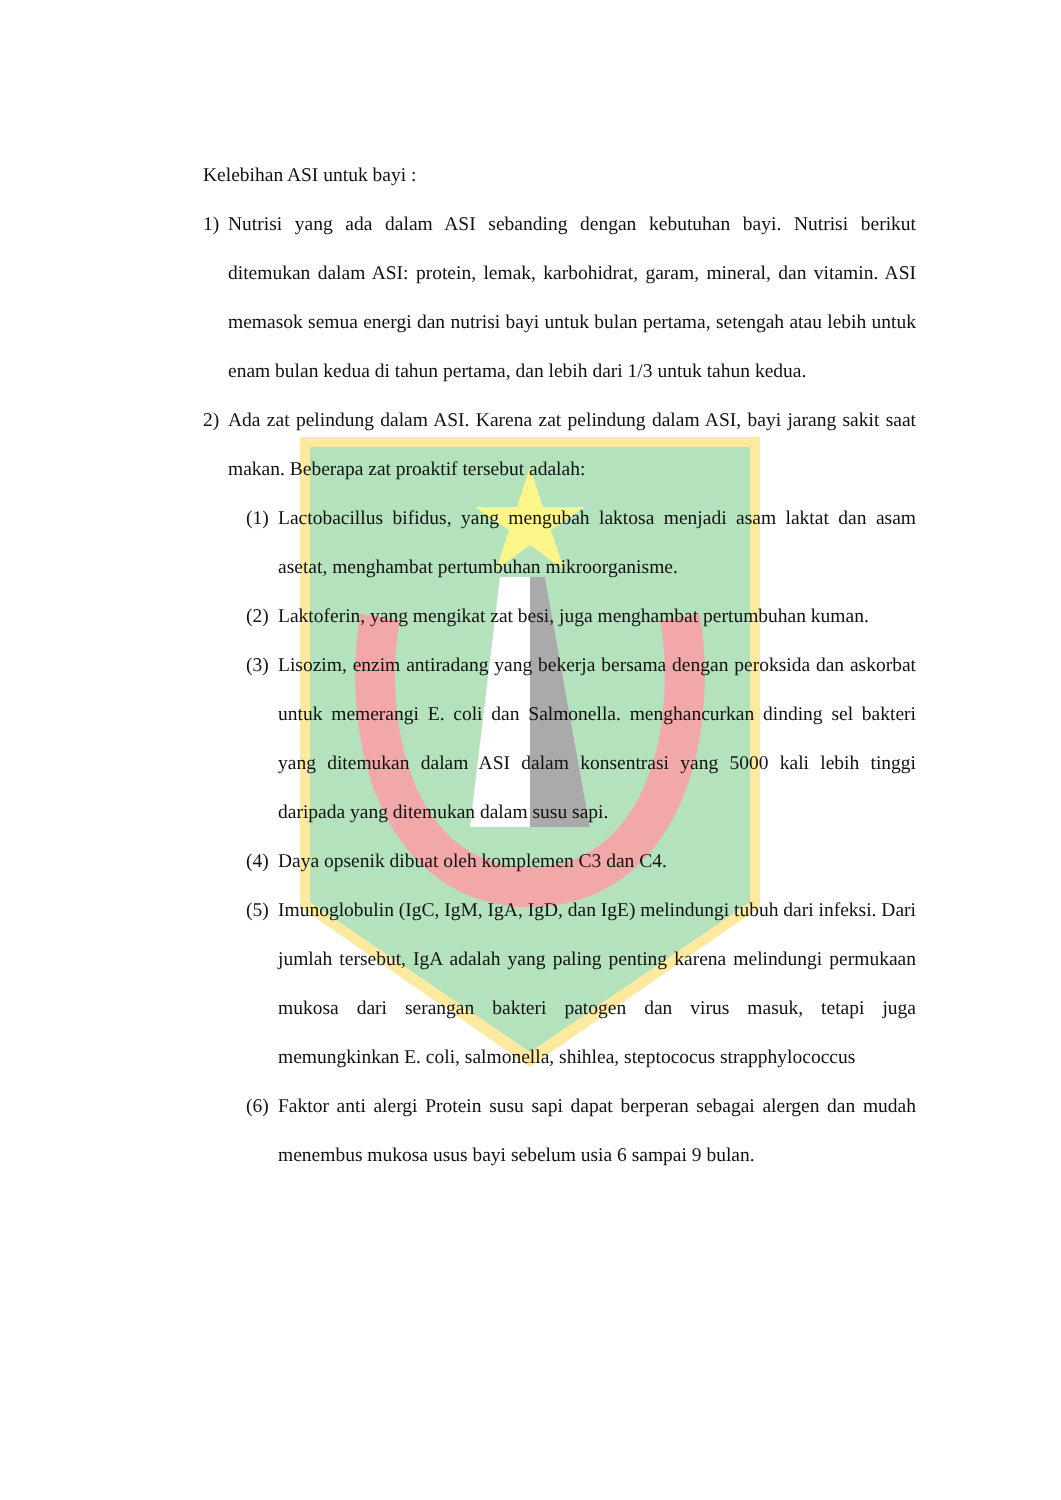Kelebihan ASI untuk bayi :
1) Nutrisi yang ada dalam ASI sebanding dengan kebutuhan bayi. Nutrisi berikut ditemukan dalam ASI: protein, lemak, karbohidrat, garam, mineral, dan vitamin. ASI memasok semua energi dan nutrisi bayi untuk bulan pertama, setengah atau lebih untuk enam bulan kedua di tahun pertama, dan lebih dari 1/3 untuk tahun kedua.
2) Ada zat pelindung dalam ASI. Karena zat pelindung dalam ASI, bayi jarang sakit saat makan. Beberapa zat proaktif tersebut adalah:
(1)
Lactobacillus bifidus, yang mengubah laktosa menjadi asam laktat dan asam asetat, menghambat pertumbuhan mikroorganisme.
(2)
Laktoferin, yang mengikat zat besi, juga menghambat pertumbuhan kuman.
(3)
Lisozim, enzim antiradang yang bekerja bersama dengan peroksida dan askorbat untuk memerangi E. coli dan Salmonella. menghancurkan dinding sel bakteri yang ditemukan dalam ASI dalam konsentrasi yang 5000 kali lebih tinggi daripada yang ditemukan dalam susu sapi.
(4)
Daya opsenik dibuat oleh komplemen C3 dan C4.
(5)
Imunoglobulin (IgC, IgM, IgA, IgD, dan IgE) melindungi tubuh dari infeksi. Dari jumlah tersebut, IgA adalah yang paling penting karena melindungi permukaan mukosa dari serangan bakteri patogen dan virus masuk, tetapi juga memungkinkan E. coli, salmonella, shihlea, steptococus strapphylococcus
(6)
Faktor anti alergi Protein susu sapi dapat berperan sebagai alergen dan mudah menembus mukosa usus bayi sebelum usia 6 sampai 9 bulan.